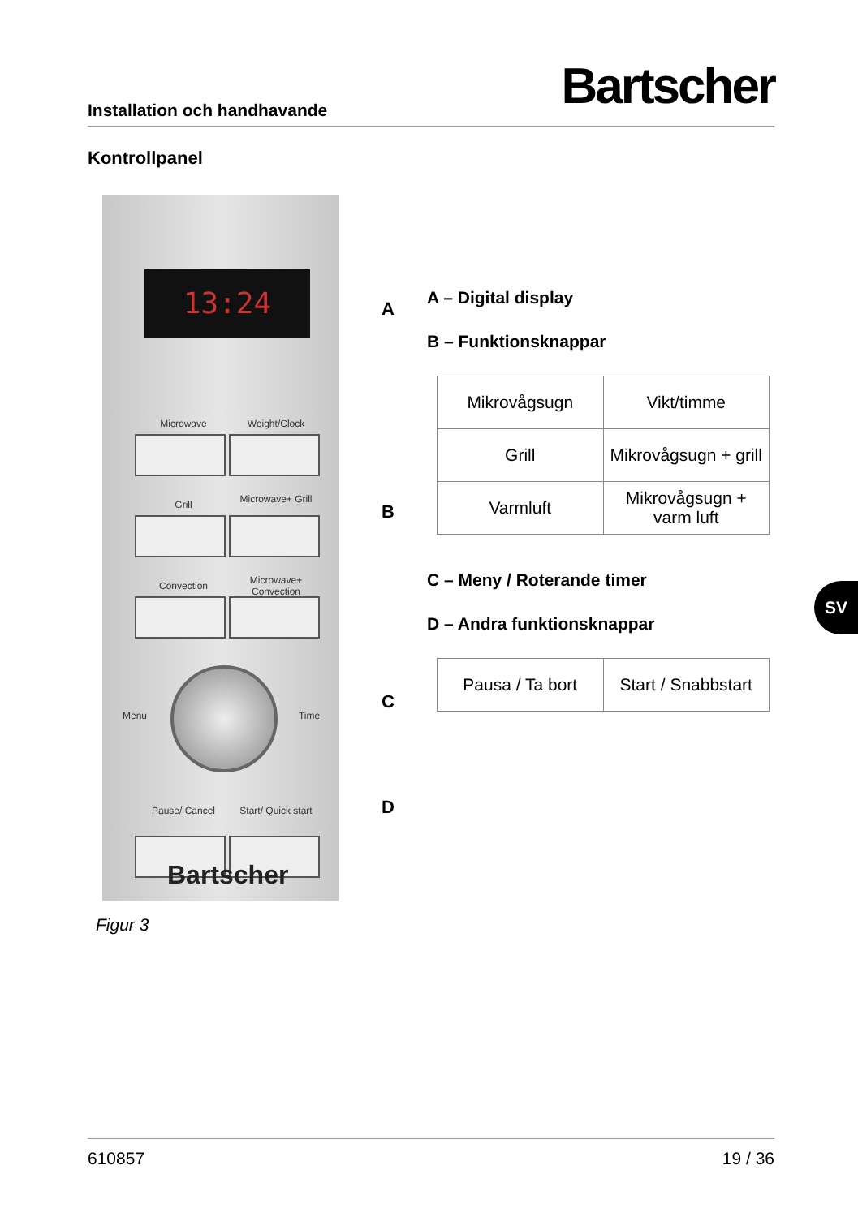Installation och handhavande Bartscher
Kontrollpanel
13:24
Microwave Weight/Clock
Grill Microwave+ Grill
Convection
Microwave+ Convection
Menu Time
Pause/ Cancel
Start/ Quick start
Bartscher
A
B
C
D
A – Digital display
B – Funktionsknappar
| Mikrovågsugn | Vikt/timme |
| Grill | Mikrovågsugn + grill |
| Varmluft | Mikrovågsugn + varm luft |
C – Meny / Roterande timer
D – Andra funktionsknappar
| Pausa / Ta bort | Start / Snabbstart |
Figur 3
SV
610857 19 / 36